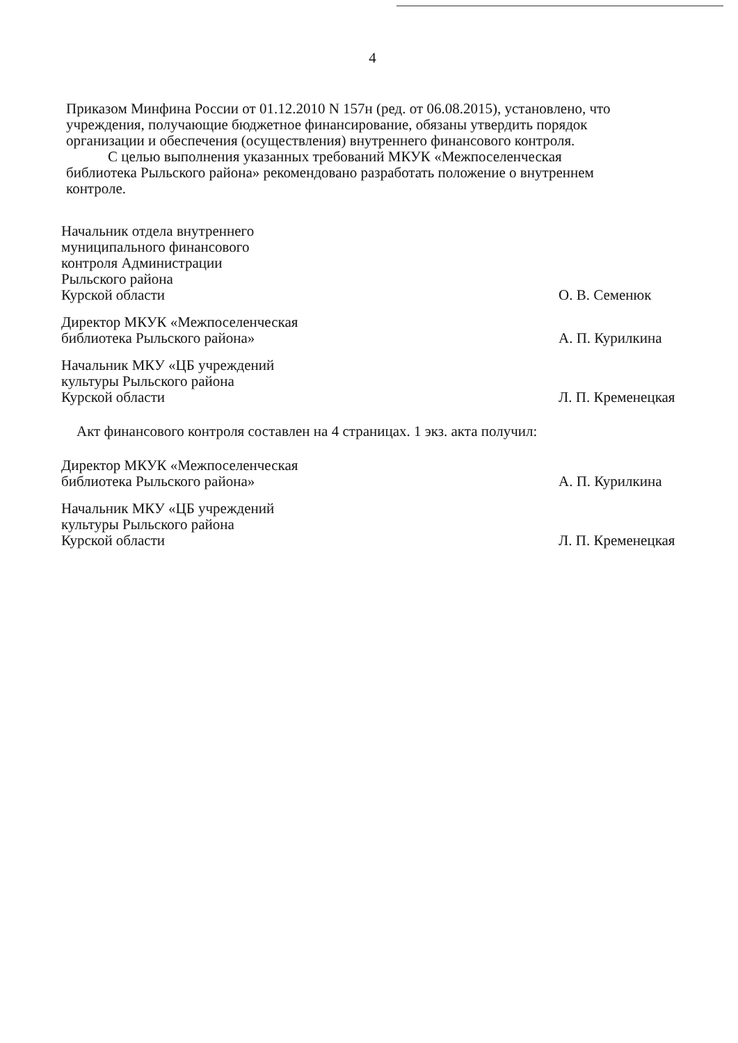4
Приказом Минфина России от 01.12.2010 N 157н (ред. от 06.08.2015), установлено, что учреждения, получающие бюджетное финансирование, обязаны утвердить порядок организации и обеспечения (осуществления) внутреннего финансового контроля.
С целью выполнения указанных требований МКУК «Межпоселенческая библиотека Рыльского района» рекомендовано разработать положение о внутреннем контроле.
| Начальник отдела внутреннего муниципального финансового контроля Администрации Рыльского района Курской области | | О. В. Семенюк |
| Директор МКУК «Межпоселенческая библиотека Рыльского района» | | А. П. Курилкина |
| Начальник МКУ «ЦБ учреждений культуры Рыльского района Курской области | | Л. П. Кременецкая |
Акт финансового контроля составлен на 4 страницах. 1 экз. акта получил:
| Директор МКУК «Межпоселенческая библиотека Рыльского района» | | А. П. Курилкина |
| Начальник МКУ «ЦБ учреждений культуры Рыльского района Курской области | | Л. П. Кременецкая |